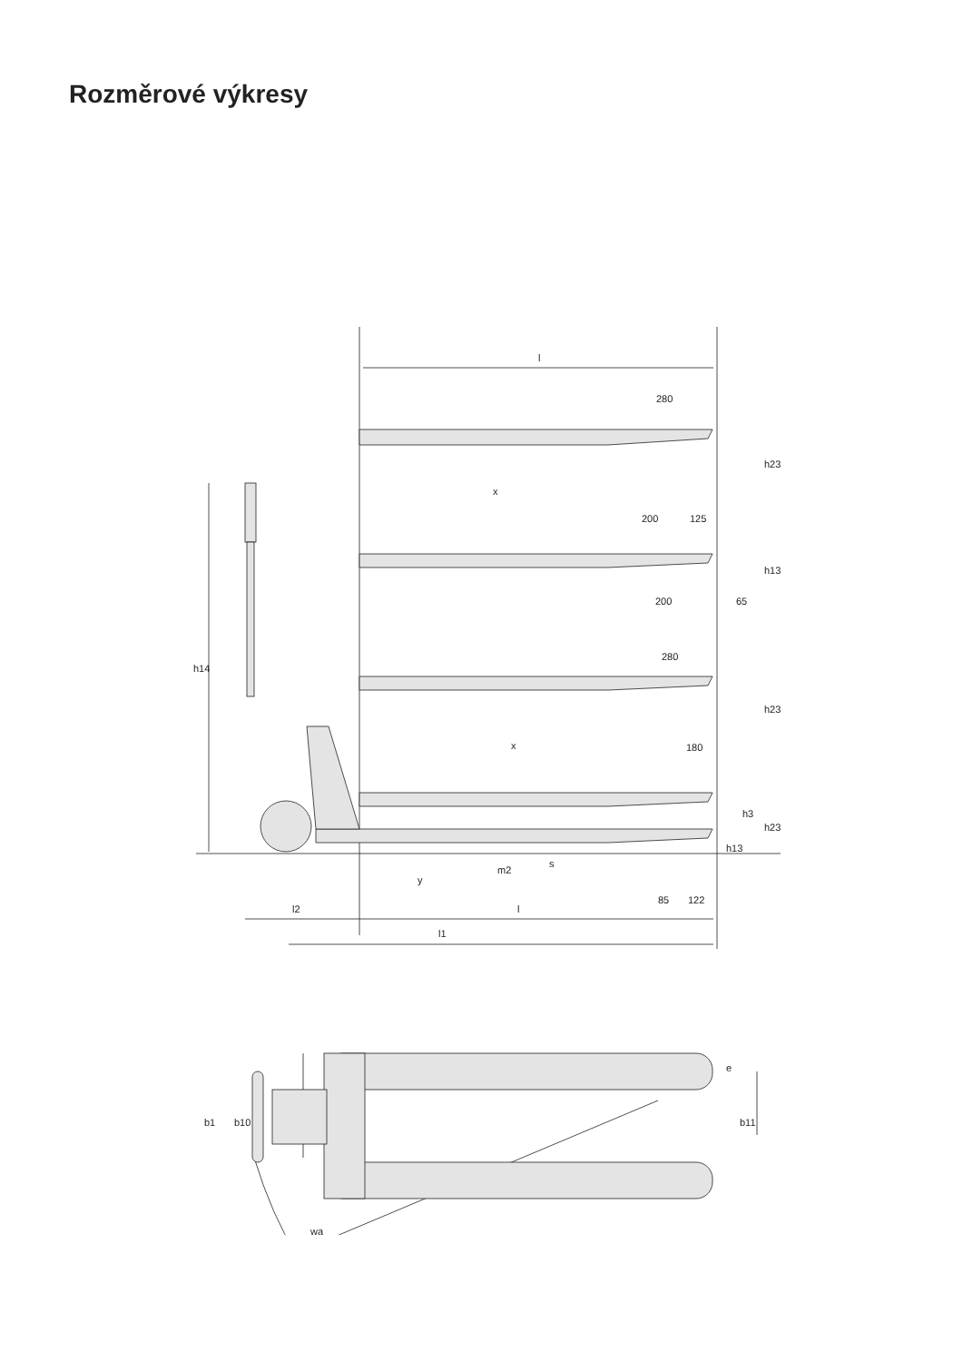Rozměrové výkresy
l
280
x
200
125
h23
h13
200
65
h14
280
h23
x
180
h3
h23
h13
m2
s
y
85
122
l2
l
l1
b1
b10
e
b11
wa